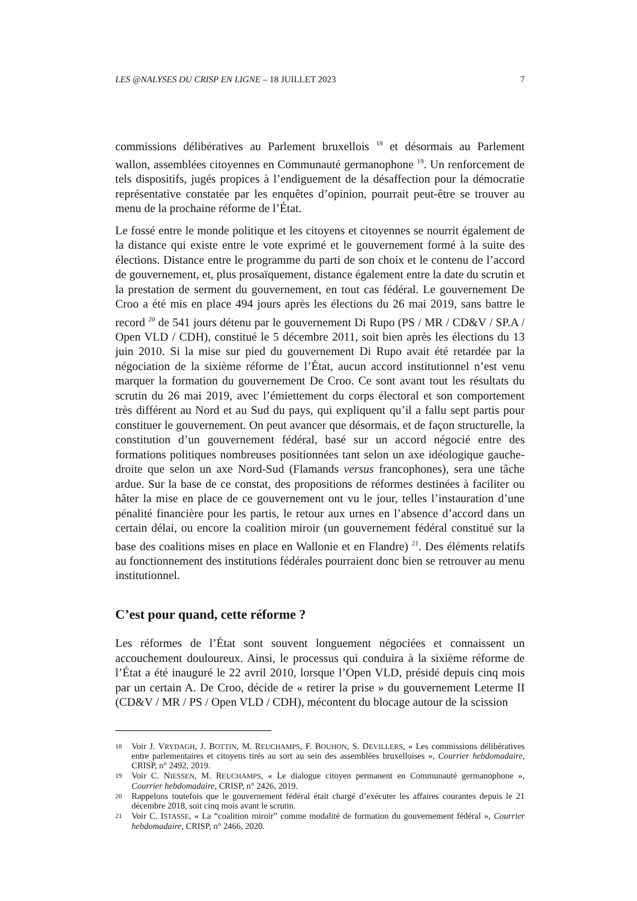LES @NALYSES DU CRISP EN LIGNE – 18 JUILLET 2023 7
commissions délibératives au Parlement bruxellois <sup>18</sup> et désormais au Parlement wallon, assemblées citoyennes en Communauté germanophone <sup>19</sup>. Un renforcement de tels dispositifs, jugés propices à l’endiguement de la désaffection pour la démocratie représentative constatée par les enquêtes d’opinion, pourrait peut-être se trouver au menu de la prochaine réforme de l’État.
Le fossé entre le monde politique et les citoyens et citoyennes se nourrit également de la distance qui existe entre le vote exprimé et le gouvernement formé à la suite des élections. Distance entre le programme du parti de son choix et le contenu de l’accord de gouvernement, et, plus prosaïquement, distance également entre la date du scrutin et la prestation de serment du gouvernement, en tout cas fédéral. Le gouvernement De Croo a été mis en place 494 jours après les élections du 26 mai 2019, sans battre le record <sup>20</sup> de 541 jours détenu par le gouvernement Di Rupo (PS / MR / CD&V / SP.A / Open VLD / CDH), constitué le 5 décembre 2011, soit bien après les élections du 13 juin 2010. Si la mise sur pied du gouvernement Di Rupo avait été retardée par la négociation de la sixième réforme de l’État, aucun accord institutionnel n’est venu marquer la formation du gouvernement De Croo. Ce sont avant tout les résultats du scrutin du 26 mai 2019, avec l’émiettement du corps électoral et son comportement très différent au Nord et au Sud du pays, qui expliquent qu’il a fallu sept partis pour constituer le gouvernement. On peut avancer que désormais, et de façon structurelle, la constitution d’un gouvernement fédéral, basé sur un accord négocié entre des formations politiques nombreuses positionnées tant selon un axe idéologique gauche-droite que selon un axe Nord-Sud (Flamands versus francophones), sera une tâche ardue. Sur la base de ce constat, des propositions de réformes destinées à faciliter ou hâter la mise en place de ce gouvernement ont vu le jour, telles l’instauration d’une pénalité financière pour les partis, le retour aux urnes en l’absence d’accord dans un certain délai, ou encore la coalition miroir (un gouvernement fédéral constitué sur la base des coalitions mises en place en Wallonie et en Flandre) <sup>21</sup>. Des éléments relatifs au fonctionnement des institutions fédérales pourraient donc bien se retrouver au menu institutionnel.
C’est pour quand, cette réforme ?
Les réformes de l’État sont souvent longuement négociées et connaissent un accouchement douloureux. Ainsi, le processus qui conduira à la sixième réforme de l’État a été inauguré le 22 avril 2010, lorsque l’Open VLD, présidé depuis cinq mois par un certain A. De Croo, décide de « retirer la prise » du gouvernement Leterme II (CD&V / MR / PS / Open VLD / CDH), mécontent du blocage autour de la scission
18 Voir J. VRYDAGH, J. BOTTIN, M. REUCHAMPS, F. BOUHON, S. DEVILLERS, « Les commissions délibératives entre parlementaires et citoyens tirés au sort au sein des assemblées bruxelloises », Courrier hebdomadaire, CRISP, n° 2492, 2019.
19 Voir C. NIESSEN, M. REUCHAMPS, « Le dialogue citoyen permanent en Communauté germanophone », Courrier hebdomadaire, CRISP, n° 2426, 2019.
20 Rappelons toutefois que le gouvernement fédéral était chargé d’exécuter les affaires courantes depuis le 21 décembre 2018, soit cinq mois avant le scrutin.
21 Voir C. ISTASSE, « La “coalition miroir” comme modalité de formation du gouvernement fédéral », Courrier hebdomadaire, CRISP, n° 2466, 2020.